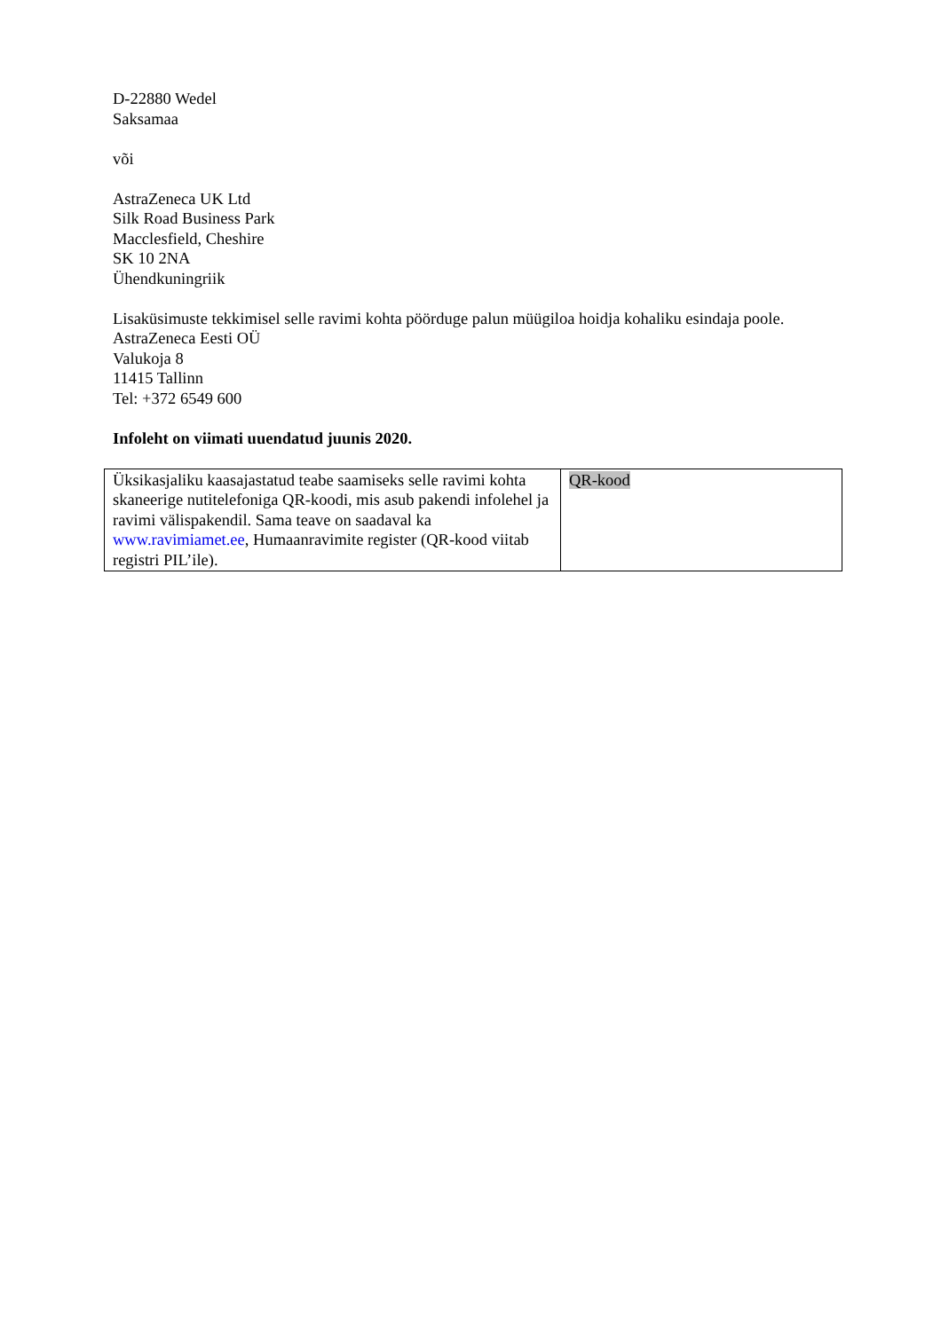D-22880 Wedel
Saksamaa
või
AstraZeneca UK Ltd
Silk Road Business Park
Macclesfield, Cheshire
SK 10 2NA
Ühendkuningriik
Lisaküsimuste tekkimisel selle ravimi kohta pöörduge palun müügiloa hoidja kohaliku esindaja poole.
AstraZeneca Eesti OÜ
Valukoja 8
11415 Tallinn
Tel: +372 6549 600
Infoleht on viimati uuendatud juunis 2020.
| Üksikasjaliku kaasajastatud teabe saamiseks selle ravimi kohta skaneerige nutitelefoniga QR-koodi, mis asub pakendi infolehel ja ravimi välispakendil. Sama teave on saadaval ka www.ravimiamet.ee , Humaanravimite register (QR-kood viitab registri PIL’ile). | QR-kood |